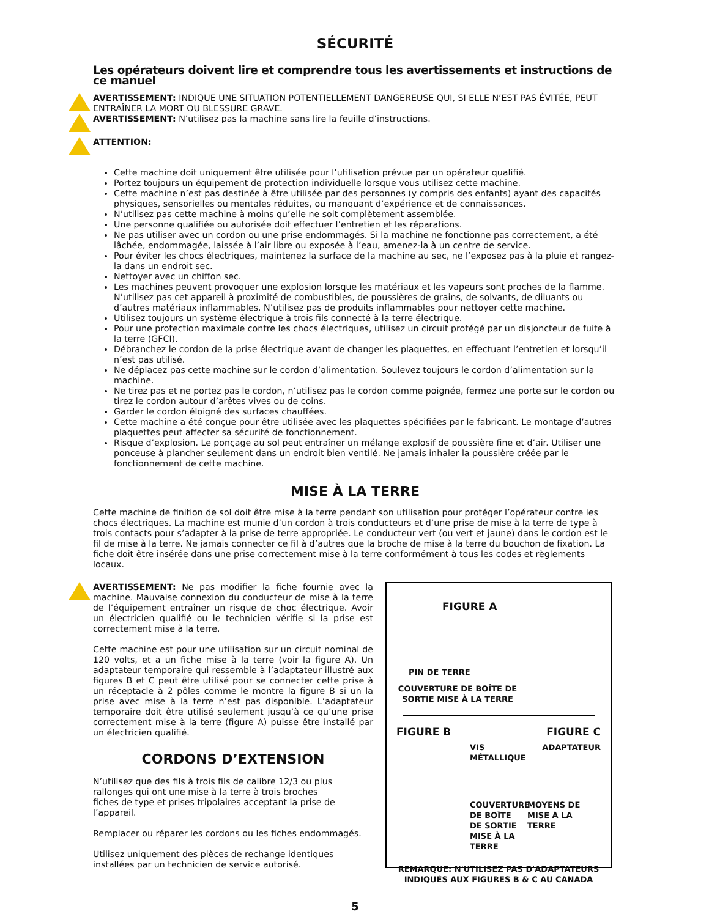SÉCURITÉ
Les opérateurs doivent lire et comprendre tous les avertissements et instructions de ce manuel
AVERTISSEMENT: INDIQUE UNE SITUATION POTENTIELLEMENT DANGEREUSE QUI, SI ELLE N’EST PAS ÉVITÉE, PEUT ENTRAÎNER LA MORT OU BLESSURE GRAVE.
AVERTISSEMENT: N’utilisez pas la machine sans lire la feuille d’instructions.
ATTENTION:
Cette machine doit uniquement être utilisée pour l’utilisation prévue par un opérateur qualifié.
Portez toujours un équipement de protection individuelle lorsque vous utilisez cette machine.
Cette machine n’est pas destinée à être utilisée par des personnes (y compris des enfants) ayant des capacités physiques, sensorielles ou mentales réduites, ou manquant d’expérience et de connaissances.
N’utilisez pas cette machine à moins qu’elle ne soit complètement assemblée.
Une personne qualifiée ou autorisée doit effectuer l’entretien et les réparations.
Ne pas utiliser avec un cordon ou une prise endommagés. Si la machine ne fonctionne pas correctement, a été lâchée, endommagée, laissée à l’air libre ou exposée à l’eau, amenez-la à un centre de service.
Pour éviter les chocs électriques, maintenez la surface de la machine au sec, ne l’exposez pas à la pluie et rangez-la dans un endroit sec.
Nettoyer avec un chiffon sec.
Les machines peuvent provoquer une explosion lorsque les matériaux et les vapeurs sont proches de la flamme. N’utilisez pas cet appareil à proximité de combustibles, de poussières de grains, de solvants, de diluants ou d’autres matériaux inflammables. N’utilisez pas de produits inflammables pour nettoyer cette machine.
Utilisez toujours un système électrique à trois fils connecté à la terre électrique.
Pour une protection maximale contre les chocs électriques, utilisez un circuit protégé par un disjoncteur de fuite à la terre (GFCI).
Débranchez le cordon de la prise électrique avant de changer les plaquettes, en effectuant l’entretien et lorsqu’il n’est pas utilisé.
Ne déplacez pas cette machine sur le cordon d’alimentation. Soulevez toujours le cordon d’alimentation sur la machine.
Ne tirez pas et ne portez pas le cordon, n’utilisez pas le cordon comme poignée, fermez une porte sur le cordon ou tirez le cordon autour d’arêtes vives ou de coins.
Garder le cordon éloigné des surfaces chauffées.
Cette machine a été conçue pour être utilisée avec les plaquettes spécifiées par le fabricant. Le montage d’autres plaquettes peut affecter sa sécurité de fonctionnement.
Risque d’explosion. Le ponçage au sol peut entraîner un mélange explosif de poussière fine et d’air. Utiliser une ponceuse à plancher seulement dans un endroit bien ventilé. Ne jamais inhaler la poussière créée par le fonctionnement de cette machine.
MISE À LA TERRE
Cette machine de finition de sol doit être mise à la terre pendant son utilisation pour protéger l’opérateur contre les chocs électriques. La machine est munie d’un cordon à trois conducteurs et d’une prise de mise à la terre de type à trois contacts pour s’adapter à la prise de terre appropriée. Le conducteur vert (ou vert et jaune) dans le cordon est le fil de mise à la terre. Ne jamais connecter ce fil à d’autres que la broche de mise à la terre du bouchon de fixation. La fiche doit être insérée dans une prise correctement mise à la terre conformément à tous les codes et règlements locaux.
AVERTISSEMENT: Ne pas modifier la fiche fournie avec la machine. Mauvaise connexion du conducteur de mise à la terre de l’équipement entraîner un risque de choc électrique. Avoir un électricien qualifié ou le technicien vérifie si la prise est correctement mise à la terre.
Cette machine est pour une utilisation sur un circuit nominal de 120 volts, et a un fiche mise à la terre (voir la figure A). Un adaptateur temporaire qui ressemble à l’adaptateur illustré aux figures B et C peut être utilisé pour se connecter cette prise à un réceptacle à 2 pôles comme le montre la figure B si un la prise avec mise à la terre n’est pas disponible. L’adaptateur temporaire doit être utilisé seulement jusqu’à ce qu’une prise correctement mise à la terre (figure A) puisse être installé par un électricien qualifié.
CORDONS D’EXTENSION
N’utilisez que des fils à trois fils de calibre 12/3 ou plus rallonges qui ont une mise à la terre à trois broches
fiches de type et prises tripolaires acceptant la prise de l’appareil.
Remplacer ou réparer les cordons ou les fiches endommagés.
Utilisez uniquement des pièces de rechange identiques installées par un technicien de service autorisé.
FIGURE A
PIN DE TERRE
COUVERTURE DE BOÎTE DE SORTIE MISE À LA TERRE
FIGURE B FIGURE C
VIS MÉTALLIQUE ADAPTATEUR
COUVERTURE DE BOÎTE DE SORTIE MISE À LA TERRE MOYENS DE MISE À LA TERRE
REMARQUE: N'UTILISEZ PAS D'ADAPTATEURS INDIQUÉS AUX FIGURES B & C AU CANADA
5